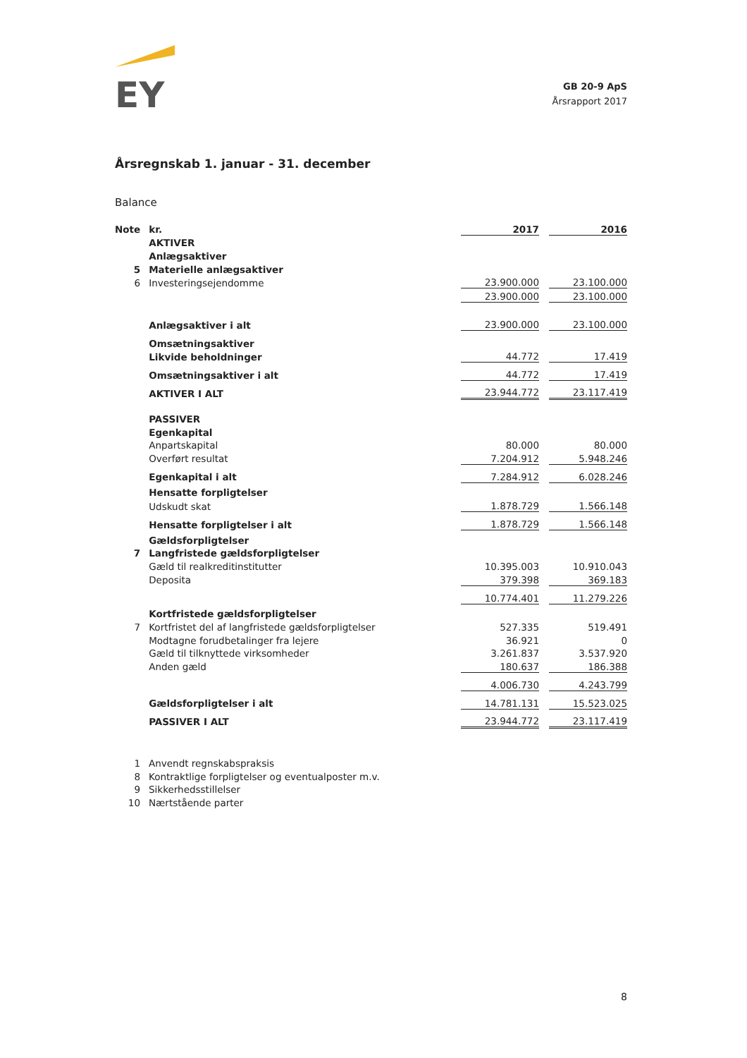EY
GB 20-9 ApS
Årsrapport 2017
Årsregnskab 1. januar - 31. december
Balance
| Note | kr. | 2017 | | 2016 |
| | AKTIVER | | | |
| | Anlægsaktiver | | | |
| 5 | Materielle anlægsaktiver | | | |
| 6 | Investeringsejendomme | 23.900.000 | | 23.100.000 |
| | | 23.900.000 | | 23.100.000 |
| | Anlægsaktiver i alt | 23.900.000 | | 23.100.000 |
| | Omsætningsaktiver | | | |
| | Likvide beholdninger | 44.772 | | 17.419 |
| | Omsætningsaktiver i alt | 44.772 | | 17.419 |
| | AKTIVER I ALT | 23.944.772 | | 23.117.419 |
| | PASSIVER | | | |
| | Egenkapital | | | |
| | Anpartskapital | 80.000 | | 80.000 |
| | Overført resultat | 7.204.912 | | 5.948.246 |
| | Egenkapital i alt | 7.284.912 | | 6.028.246 |
| | Hensatte forpligtelser | | | |
| | Udskudt skat | 1.878.729 | | 1.566.148 |
| | Hensatte forpligtelser i alt | 1.878.729 | | 1.566.148 |
| | Gældsforpligtelser | | | |
| 7 | Langfristede gældsforpligtelser | | | |
| | Gæld til realkreditinstitutter | 10.395.003 | | 10.910.043 |
| | Deposita | 379.398 | | 369.183 |
| | | 10.774.401 | | 11.279.226 |
| | Kortfristede gældsforpligtelser | | | |
| 7 | Kortfristet del af langfristede gældsforpligtelser | 527.335 | | 519.491 |
| | Modtagne forudbetalinger fra lejere | 36.921 | | 0 |
| | Gæld til tilknyttede virksomheder | 3.261.837 | | 3.537.920 |
| | Anden gæld | 180.637 | | 186.388 |
| | | 4.006.730 | | 4.243.799 |
| | Gældsforpligtelser i alt | 14.781.131 | | 15.523.025 |
| | PASSIVER I ALT | 23.944.772 | | 23.117.419 |
| 1 | Anvendt regnskabspraksis |
| 8 | Kontraktlige forpligtelser og eventualposter m.v. |
| 9 | Sikkerhedsstillelser |
| 10 | Nærtstående parter |
8